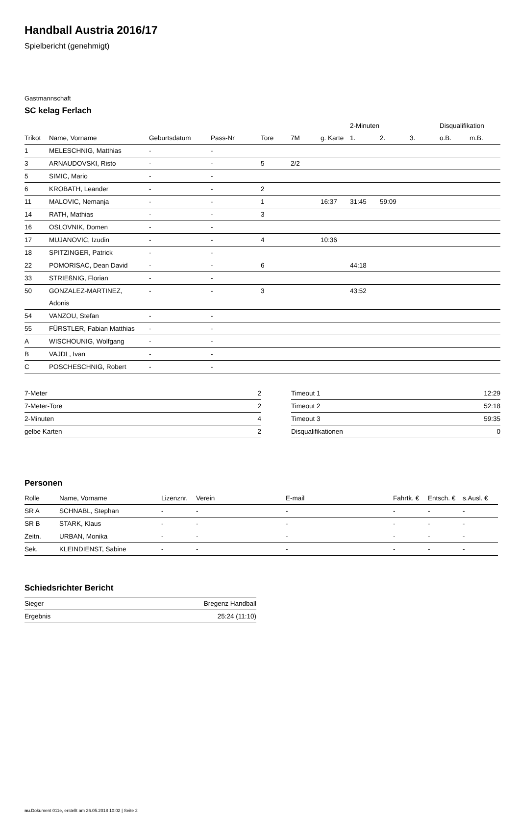Handball Austria 2016/17
Spielbericht (genehmigt)
Gastmannschaft
SC kelag Ferlach
| | | | | | | | 2-Minuten | | | Disqualifikation | |
| --- | --- | --- | --- | --- | --- | --- | --- | --- | --- | --- | --- |
| Trikot | Name, Vorname | Geburtsdatum | Pass-Nr | Tore | 7M | g. Karte | 1. | 2. | 3. | o.B. | m.B. |
| 1 | MELESCHNIG, Matthias | - | - | | | | | | | | |
| 3 | ARNAUDOVSKI, Risto | - | - | 5 | 2/2 | | | | | | |
| 5 | SIMIC, Mario | - | - | | | | | | | | |
| 6 | KROBATH, Leander | - | - | 2 | | | | | | | |
| 11 | MALOVIC, Nemanja | - | - | 1 | | 16:37 | 31:45 | 59:09 | | | |
| 14 | RATH, Mathias | - | - | 3 | | | | | | | |
| 16 | OSLOVNIK, Domen | - | - | | | | | | | | |
| 17 | MUJANOVIC, Izudin | - | - | 4 | | 10:36 | | | | | |
| 18 | SPITZINGER, Patrick | - | - | | | | | | | | |
| 22 | POMORISAC, Dean David | - | - | 6 | | | 44:18 | | | | |
| 33 | STRIEßNIG, Florian | - | - | | | | | | | | |
| 50 | GONZALEZ-MARTINEZ, Adonis | - | - | 3 | | | 43:52 | | | | |
| 54 | VANZOU, Stefan | - | - | | | | | | | | |
| 55 | FÜRSTLER, Fabian Matthias | - | - | | | | | | | | |
| A | WISCHOUNIG, Wolfgang | - | - | | | | | | | | |
| B | VAJDL, Ivan | - | - | | | | | | | | |
| C | POSCHESCHNIG, Robert | - | - | | | | | | | | |
| 7-Meter | 2 |
| 7-Meter-Tore | 2 |
| 2-Minuten | 4 |
| gelbe Karten | 2 |
| Timeout 1 | 12:29 |
| Timeout 2 | 52:18 |
| Timeout 3 | 59:35 |
| Disqualifikationen | 0 |
Personen
| Rolle | Name, Vorname | Lizenznr. | Verein | E-mail | Fahrtk. € | Entsch. € | s.Ausl. € |
| --- | --- | --- | --- | --- | --- | --- | --- |
| SR A | SCHNABL, Stephan | - | - | - | - | - | - |
| SR B | STARK, Klaus | - | - | - | - | - | - |
| Zeitn. | URBAN, Monika | - | - | - | - | - | - |
| Sek. | KLEINDIENST, Sabine | - | - | - | - | - | - |
Schiedsrichter Bericht
| Sieger | Bregenz Handball |
| Ergebnis | 25:24 (11:10) |
nu.Dokument 011e, erstellt am 26.05.2018 10:02 | Seite 2